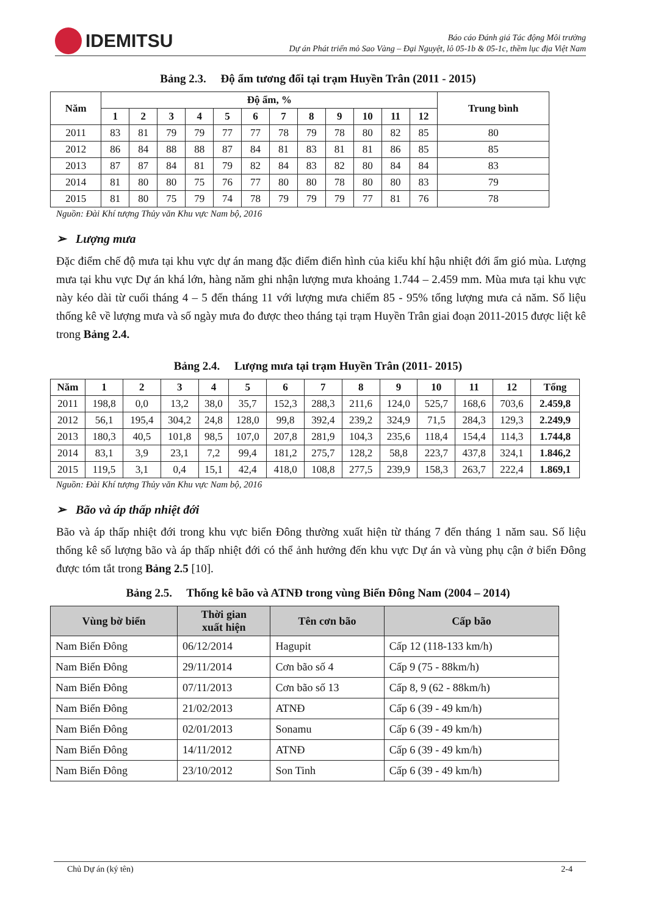IDEMITSU
Báo cáo Đánh giá Tác động Môi trường
Dự án Phát triển mỏ Sao Vàng – Đại Nguyệt, lô 05-1b & 05-1c, thềm lục địa Việt Nam
Bảng 2.3. Độ ẩm tương đối tại trạm Huyền Trân (2011 - 2015)
| Năm | Độ ẩm, % | | | | | | | | | | | | Trung bình |
| --- | --- | --- | --- | --- | --- | --- | --- | --- | --- | --- | --- | --- | --- |
| | 1 | 2 | 3 | 4 | 5 | 6 | 7 | 8 | 9 | 10 | 11 | 12 | |
| 2011 | 83 | 81 | 79 | 79 | 77 | 77 | 78 | 79 | 78 | 80 | 82 | 85 | 80 |
| 2012 | 86 | 84 | 88 | 88 | 87 | 84 | 81 | 83 | 81 | 81 | 86 | 85 | 85 |
| 2013 | 87 | 87 | 84 | 81 | 79 | 82 | 84 | 83 | 82 | 80 | 84 | 84 | 83 |
| 2014 | 81 | 80 | 80 | 75 | 76 | 77 | 80 | 80 | 78 | 80 | 80 | 83 | 79 |
| 2015 | 81 | 80 | 75 | 79 | 74 | 78 | 79 | 79 | 79 | 77 | 81 | 76 | 78 |
Nguồn: Đài Khí tượng Thủy văn Khu vực Nam bộ, 2016
➢ Lượng mưa
Đặc điểm chế độ mưa tại khu vực dự án mang đặc điểm điển hình của kiểu khí hậu nhiệt đới ẩm gió mùa. Lượng mưa tại khu vực Dự án khá lớn, hàng năm ghi nhận lượng mưa khoảng 1.744 – 2.459 mm. Mùa mưa tại khu vực này kéo dài từ cuối tháng 4 – 5 đến tháng 11 với lượng mưa chiếm 85 - 95% tổng lượng mưa cả năm. Số liệu thống kê về lượng mưa và số ngày mưa đo được theo tháng tại trạm Huyền Trân giai đoạn 2011-2015 được liệt kê trong Bảng 2.4.
Bảng 2.4. Lượng mưa tại trạm Huyền Trân (2011- 2015)
| Năm | 1 | 2 | 3 | 4 | 5 | 6 | 7 | 8 | 9 | 10 | 11 | 12 | Tổng |
| --- | --- | --- | --- | --- | --- | --- | --- | --- | --- | --- | --- | --- | --- |
| 2011 | 198,8 | 0,0 | 13,2 | 38,0 | 35,7 | 152,3 | 288,3 | 211,6 | 124,0 | 525,7 | 168,6 | 703,6 | 2.459,8 |
| 2012 | 56,1 | 195,4 | 304,2 | 24,8 | 128,0 | 99,8 | 392,4 | 239,2 | 324,9 | 71,5 | 284,3 | 129,3 | 2.249,9 |
| 2013 | 180,3 | 40,5 | 101,8 | 98,5 | 107,0 | 207,8 | 281,9 | 104,3 | 235,6 | 118,4 | 154,4 | 114,3 | 1.744,8 |
| 2014 | 83,1 | 3,9 | 23,1 | 7,2 | 99,4 | 181,2 | 275,7 | 128,2 | 58,8 | 223,7 | 437,8 | 324,1 | 1.846,2 |
| 2015 | 119,5 | 3,1 | 0,4 | 15,1 | 42,4 | 418,0 | 108,8 | 277,5 | 239,9 | 158,3 | 263,7 | 222,4 | 1.869,1 |
Nguồn: Đài Khí tượng Thủy văn Khu vực Nam bộ, 2016
➢ Bão và áp thấp nhiệt đới
Bão và áp thấp nhiệt đới trong khu vực biển Đông thường xuất hiện từ tháng 7 đến tháng 1 năm sau. Số liệu thống kê số lượng bão và áp thấp nhiệt đới có thể ảnh hưởng đến khu vực Dự án và vùng phụ cận ở biển Đông được tóm tắt trong Bảng 2.5 [10].
Bảng 2.5. Thống kê bão và ATNĐ trong vùng Biển Đông Nam (2004 – 2014)
| Vùng bờ biển | Thời gian xuất hiện | Tên cơn bão | Cấp bão |
| --- | --- | --- | --- |
| Nam Biển Đông | 06/12/2014 | Hagupit | Cấp 12 (118-133 km/h) |
| Nam Biển Đông | 29/11/2014 | Cơn bão số 4 | Cấp 9 (75 - 88km/h) |
| Nam Biển Đông | 07/11/2013 | Cơn bão số 13 | Cấp 8, 9 (62 - 88km/h) |
| Nam Biển Đông | 21/02/2013 | ATNĐ | Cấp 6 (39 - 49 km/h) |
| Nam Biển Đông | 02/01/2013 | Sonamu | Cấp 6 (39 - 49 km/h) |
| Nam Biển Đông | 14/11/2012 | ATNĐ | Cấp 6 (39 - 49 km/h) |
| Nam Biển Đông | 23/10/2012 | Son Tinh | Cấp 6 (39 - 49 km/h) |
Chủ Dự án (ký tên) 2-4